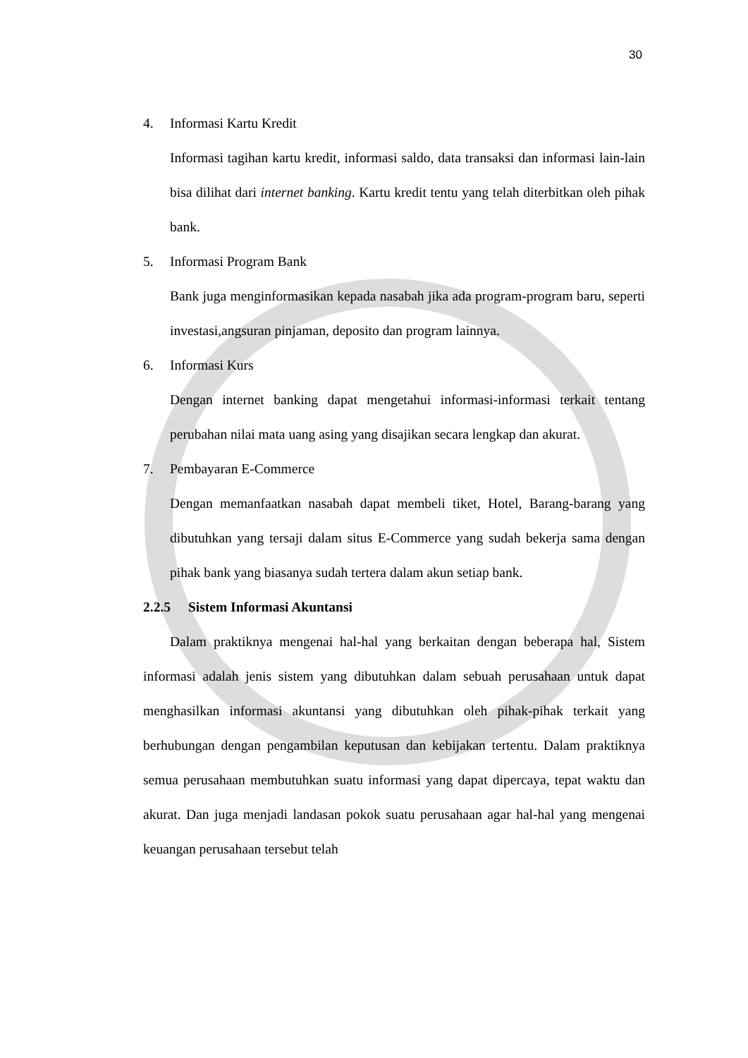30
4. Informasi Kartu Kredit
Informasi tagihan kartu kredit, informasi saldo, data transaksi dan informasi lain-lain bisa dilihat dari internet banking. Kartu kredit tentu yang telah diterbitkan oleh pihak bank.
5. Informasi Program Bank
Bank juga menginformasikan kepada nasabah jika ada program-program baru, seperti investasi,angsuran pinjaman, deposito dan program lainnya.
6. Informasi Kurs
Dengan internet banking dapat mengetahui informasi-informasi terkait tentang perubahan nilai mata uang asing yang disajikan secara lengkap dan akurat.
7. Pembayaran E-Commerce
Dengan memanfaatkan nasabah dapat membeli tiket, Hotel, Barang-barang yang dibutuhkan yang tersaji dalam situs E-Commerce yang sudah bekerja sama dengan pihak bank yang biasanya sudah tertera dalam akun setiap bank.
2.2.5 Sistem Informasi Akuntansi
Dalam praktiknya mengenai hal-hal yang berkaitan dengan beberapa hal, Sistem informasi adalah jenis sistem yang dibutuhkan dalam sebuah perusahaan untuk dapat menghasilkan informasi akuntansi yang dibutuhkan oleh pihak-pihak terkait yang berhubungan dengan pengambilan keputusan dan kebijakan tertentu. Dalam praktiknya semua perusahaan membutuhkan suatu informasi yang dapat dipercaya, tepat waktu dan akurat. Dan juga menjadi landasan pokok suatu perusahaan agar hal-hal yang mengenai keuangan perusahaan tersebut telah